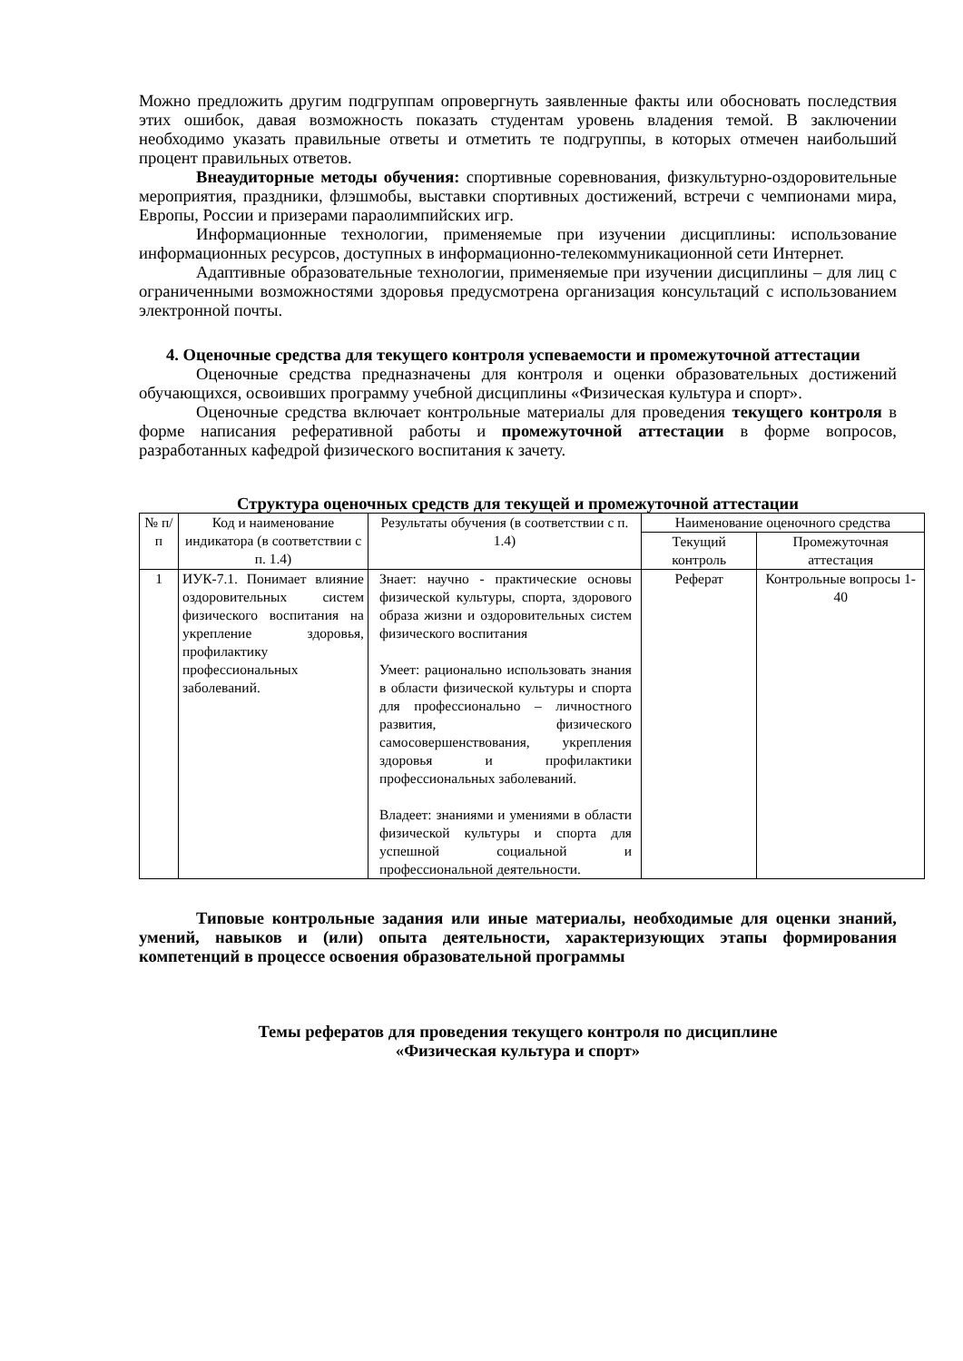Можно предложить другим подгруппам опровергнуть заявленные факты или обосновать последствия этих ошибок, давая возможность показать студентам уровень владения темой. В заключении необходимо указать правильные ответы и отметить те подгруппы, в которых отмечен наибольший процент правильных ответов.
Внеаудиторные методы обучения: спортивные соревнования, физкультурно-оздоровительные мероприятия, праздники, флэшмобы, выставки спортивных достижений, встречи с чемпионами мира, Европы, России и призерами параолимпийских игр.
Информационные технологии, применяемые при изучении дисциплины: использование информационных ресурсов, доступных в информационно-телекоммуникационной сети Интернет.
Адаптивные образовательные технологии, применяемые при изучении дисциплины – для лиц с ограниченными возможностями здоровья предусмотрена организация консультаций с использованием электронной почты.
4. Оценочные средства для текущего контроля успеваемости и промежуточной аттестации
Оценочные средства предназначены для контроля и оценки образовательных достижений обучающихся, освоивших программу учебной дисциплины «Физическая культура и спорт».
Оценочные средства включает контрольные материалы для проведения текущего контроля в форме написания реферативной работы и промежуточной аттестации в форме вопросов, разработанных кафедрой физического воспитания к зачету.
Структура оценочных средств для текущей и промежуточной аттестации
| № п/п | Код и наименование индикатора (в соответствии с п. 1.4) | Результаты обучения (в соответствии с п. 1.4) | Наименование оценочного средства | |
| --- | --- | --- | --- | --- |
| | | | Текущий контроль | Промежуточная аттестация |
| 1 | ИУК-7.1. Понимает влияние оздоровительных систем физического воспитания на укрепление здоровья, профилактику профессиональных заболеваний. | Знает: научно - практические основы физической культуры, спорта, здорового образа жизни и оздоровительных систем физического воспитания Умеет: рационально использовать знания в области физической культуры и спорта для профессионально – личностного развития, физического самосовершенствования, укрепления здоровья и профилактики профессиональных заболеваний. Владеет: знаниями и умениями в области физической культуры и спорта для успешной социальной и профессиональной деятельности. | Реферат | Контрольные вопросы 1-40 |
Типовые контрольные задания или иные материалы, необходимые для оценки знаний, умений, навыков и (или) опыта деятельности, характеризующих этапы формирования компетенций в процессе освоения образовательной программы
Темы рефератов для проведения текущего контроля по дисциплине
«Физическая культура и спорт»